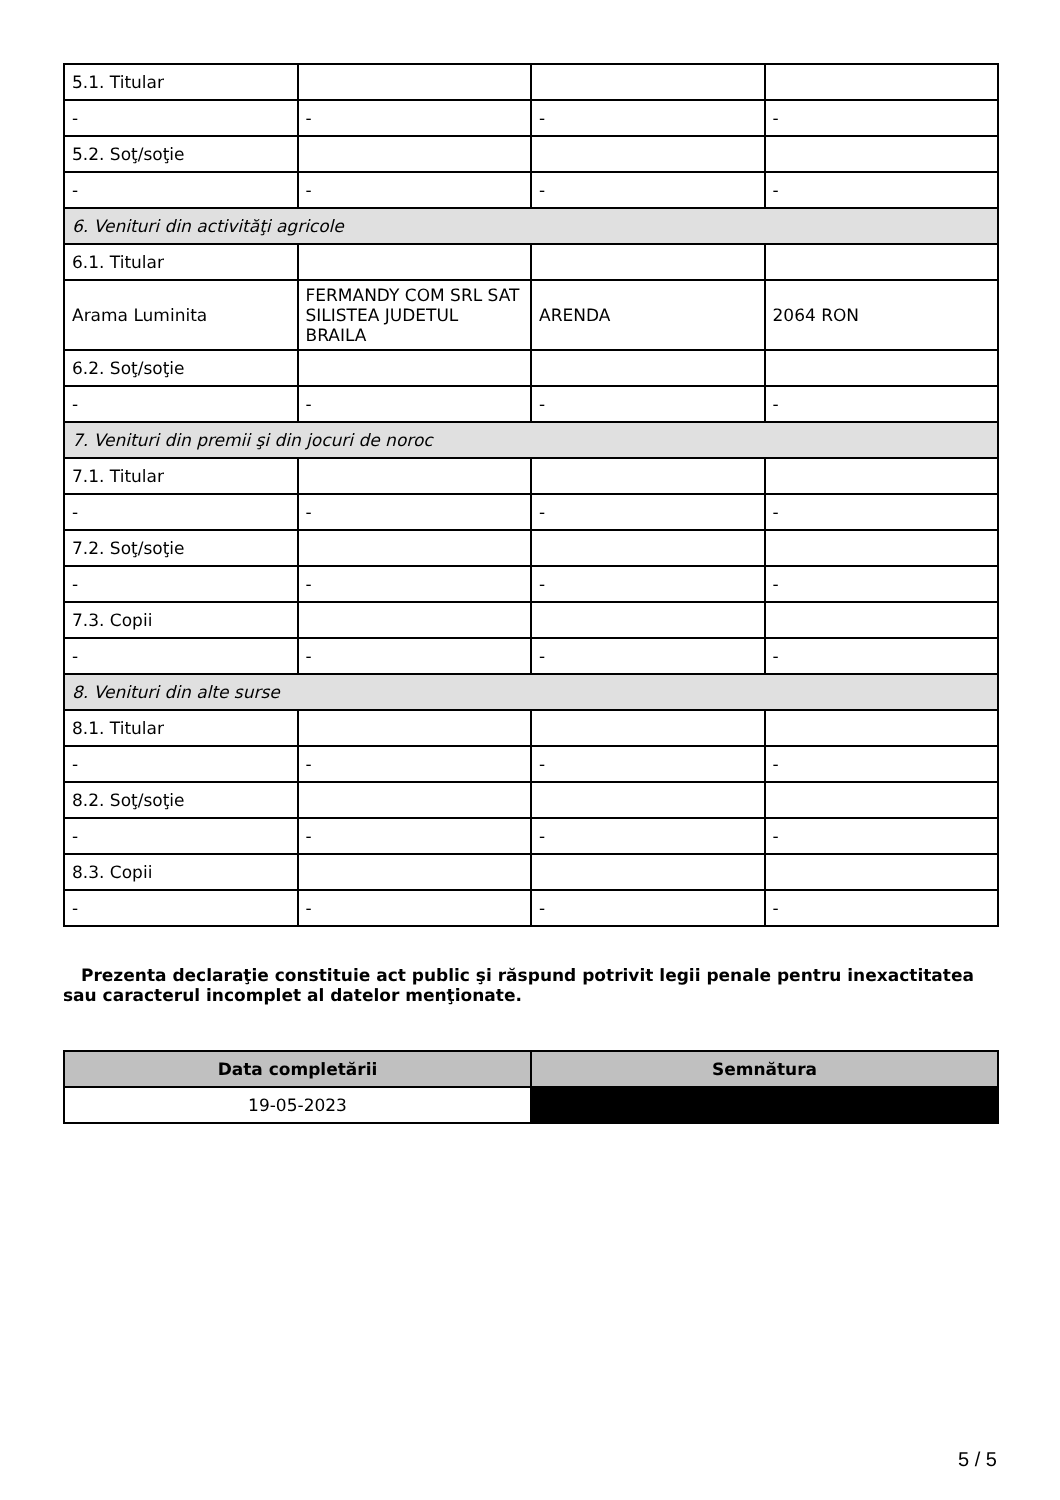| 5.1. Titular | | | |
| - | - | - | - |
| 5.2. Soţ/soţie | | | |
| - | - | - | - |
| 6. Venituri din activităţi agricole | | | |
| 6.1. Titular | | | |
| Arama Luminita | FERMANDY COM SRL SAT SILISTEA JUDETUL BRAILA | ARENDA | 2064 RON |
| 6.2. Soţ/soţie | | | |
| - | - | - | - |
| 7. Venituri din premii şi din jocuri de noroc | | | |
| 7.1. Titular | | | |
| - | - | - | - |
| 7.2. Soţ/soţie | | | |
| - | - | - | - |
| 7.3. Copii | | | |
| - | - | - | - |
| 8. Venituri din alte surse | | | |
| 8.1. Titular | | | |
| - | - | - | - |
| 8.2. Soţ/soţie | | | |
| - | - | - | - |
| 8.3. Copii | | | |
| - | - | - | - |
Prezenta declaraţie constituie act public şi răspund potrivit legii penale pentru inexactitatea sau caracterul incomplet al datelor menţionate.
| Data completării | Semnătura |
| --- | --- |
| 19-05-2023 | |
5 / 5